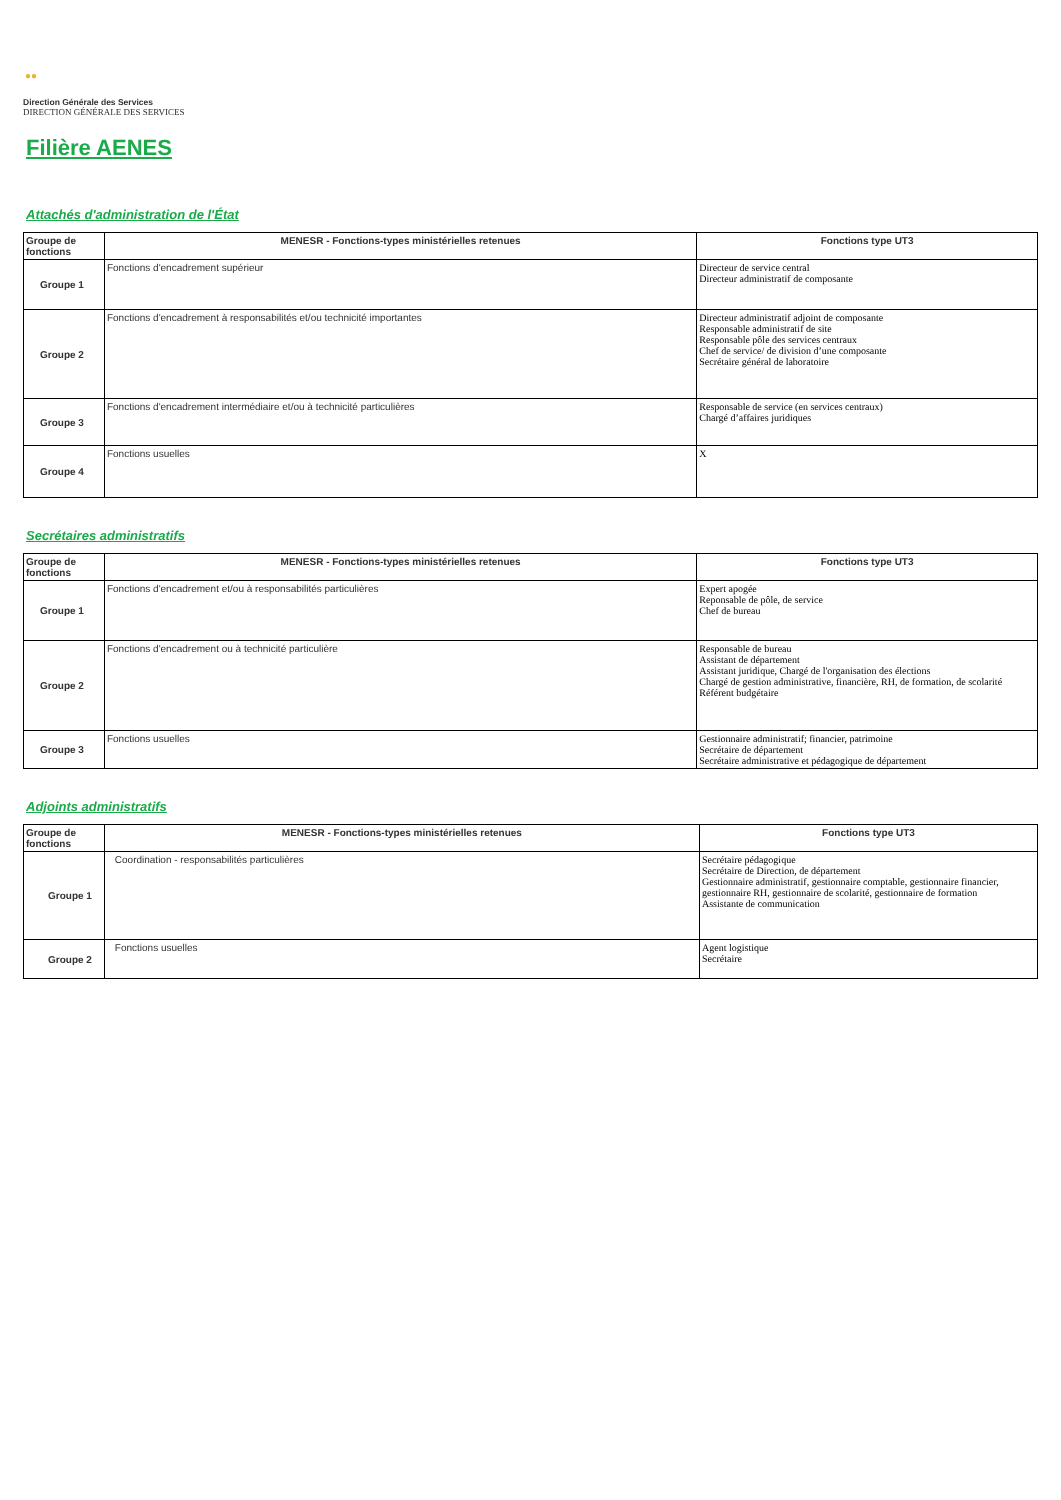●●
Direction Générale des Services
DIRECTION GÉNÉRALE DES SERVICES
Filière AENES
Attachés d'administration de l'État
| Groupe de fonctions | MENESR - Fonctions-types ministérielles retenues | Fonctions type UT3 |
| --- | --- | --- |
| Groupe 1 | Fonctions d'encadrement supérieur | Directeur de service central Directeur administratif de composante |
| Groupe 2 | Fonctions d'encadrement à responsabilités et/ou technicité importantes | Directeur administratif adjoint de composante Responsable administratif de site Responsable pôle des services centraux Chef de service/ de division d’une composante Secrétaire général de laboratoire |
| Groupe 3 | Fonctions d'encadrement intermédiaire et/ou à technicité particulières | Responsable de service (en services centraux) Chargé d’affaires juridiques |
| Groupe 4 | Fonctions usuelles | X |
Secrétaires administratifs
| Groupe de fonctions | MENESR - Fonctions-types ministérielles retenues | Fonctions type UT3 |
| --- | --- | --- |
| Groupe 1 | Fonctions d'encadrement et/ou à responsabilités particulières | Expert apogée Reponsable de pôle, de service Chef de bureau |
| Groupe 2 | Fonctions d'encadrement ou à technicité particulière | Responsable de bureau Assistant de département Assistant juridique, Chargé de l'organisation des élections Chargé de gestion administrative, financière, RH, de formation, de scolarité Référent budgétaire |
| Groupe 3 | Fonctions usuelles | Gestionnaire administratif; financier, patrimoine Secrétaire de département Secrétaire administrative et pédagogique de département |
Adjoints administratifs
| Groupe de fonctions | MENESR - Fonctions-types ministérielles retenues | Fonctions type UT3 |
| --- | --- | --- |
| Groupe 1 | Coordination - responsabilités particulières | Secrétaire pédagogique Secrétaire de Direction, de département Gestionnaire administratif, gestionnaire comptable, gestionnaire financier, gestionnaire RH, gestionnaire de scolarité, gestionnaire de formation Assistante de communication |
| Groupe 2 | Fonctions usuelles | Agent logistique Secrétaire |